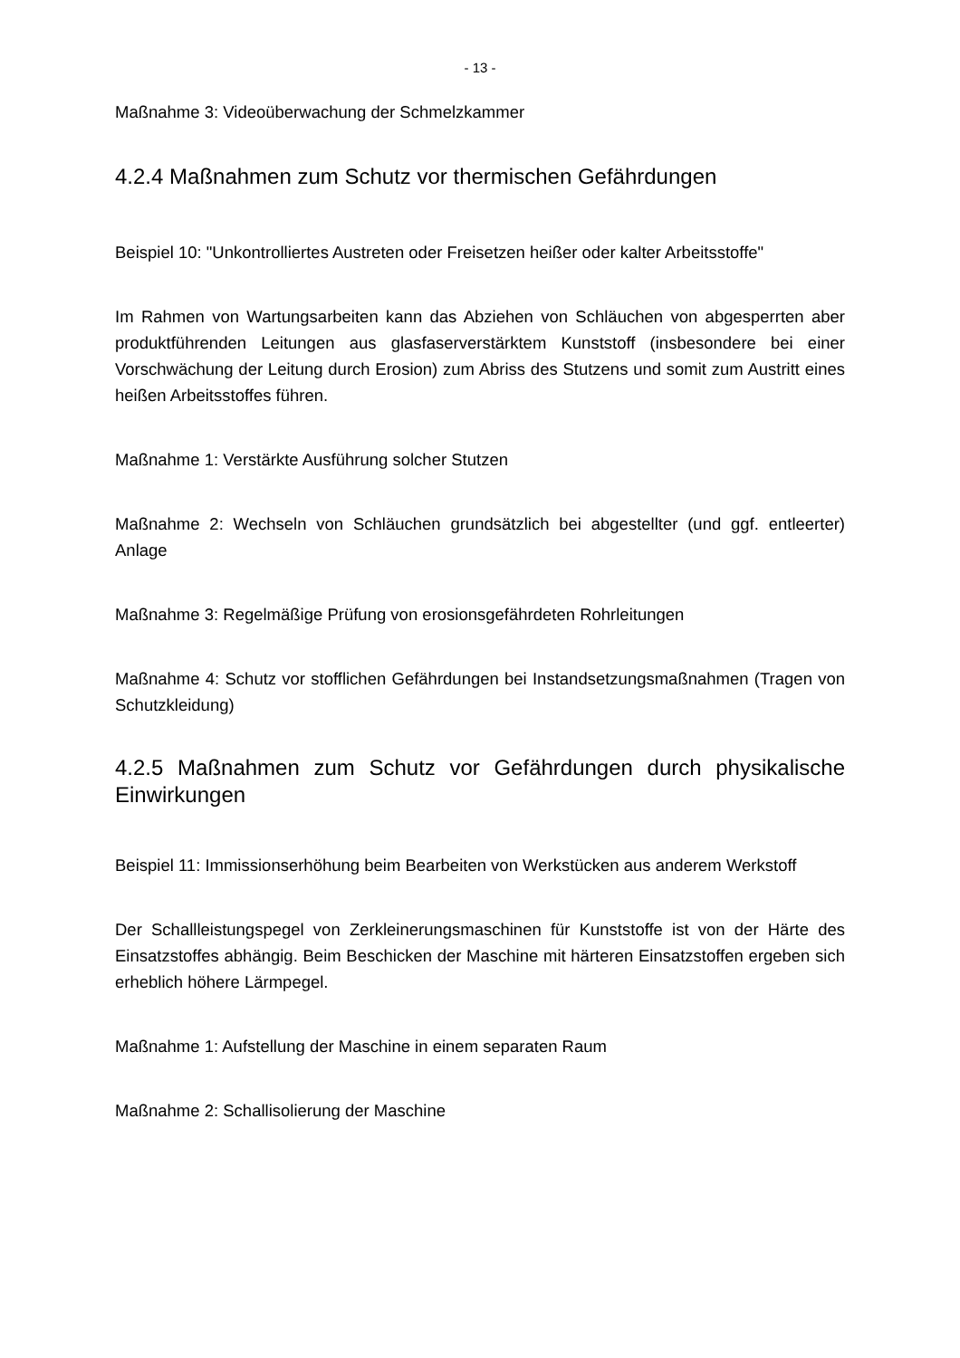- 13 -
Maßnahme 3: Videoüberwachung der Schmelzkammer
4.2.4 Maßnahmen zum Schutz vor thermischen Gefährdungen
Beispiel 10: "Unkontrolliertes Austreten oder Freisetzen heißer oder kalter Arbeitsstoffe"
Im Rahmen von Wartungsarbeiten kann das Abziehen von Schläuchen von abgesperrten aber produktführenden Leitungen aus glasfaserverstärktem Kunststoff (insbesondere bei einer Vorschwächung der Leitung durch Erosion) zum Abriss des Stutzens und somit zum Austritt eines heißen Arbeitsstoffes führen.
Maßnahme 1: Verstärkte Ausführung solcher Stutzen
Maßnahme 2: Wechseln von Schläuchen grundsätzlich bei abgestellter (und ggf. entleerter) Anlage
Maßnahme 3: Regelmäßige Prüfung von erosionsgefährdeten Rohrleitungen
Maßnahme 4: Schutz vor stofflichen Gefährdungen bei Instandsetzungsmaßnahmen (Tragen von Schutzkleidung)
4.2.5 Maßnahmen zum Schutz vor Gefährdungen durch physikalische Einwirkungen
Beispiel 11: Immissionserhöhung beim Bearbeiten von Werkstücken aus anderem Werkstoff
Der Schallleistungspegel von Zerkleinerungsmaschinen für Kunststoffe ist von der Härte des Einsatzstoffes abhängig. Beim Beschicken der Maschine mit härteren Einsatzstoffen ergeben sich erheblich höhere Lärmpegel.
Maßnahme 1: Aufstellung der Maschine in einem separaten Raum
Maßnahme 2: Schallisolierung der Maschine